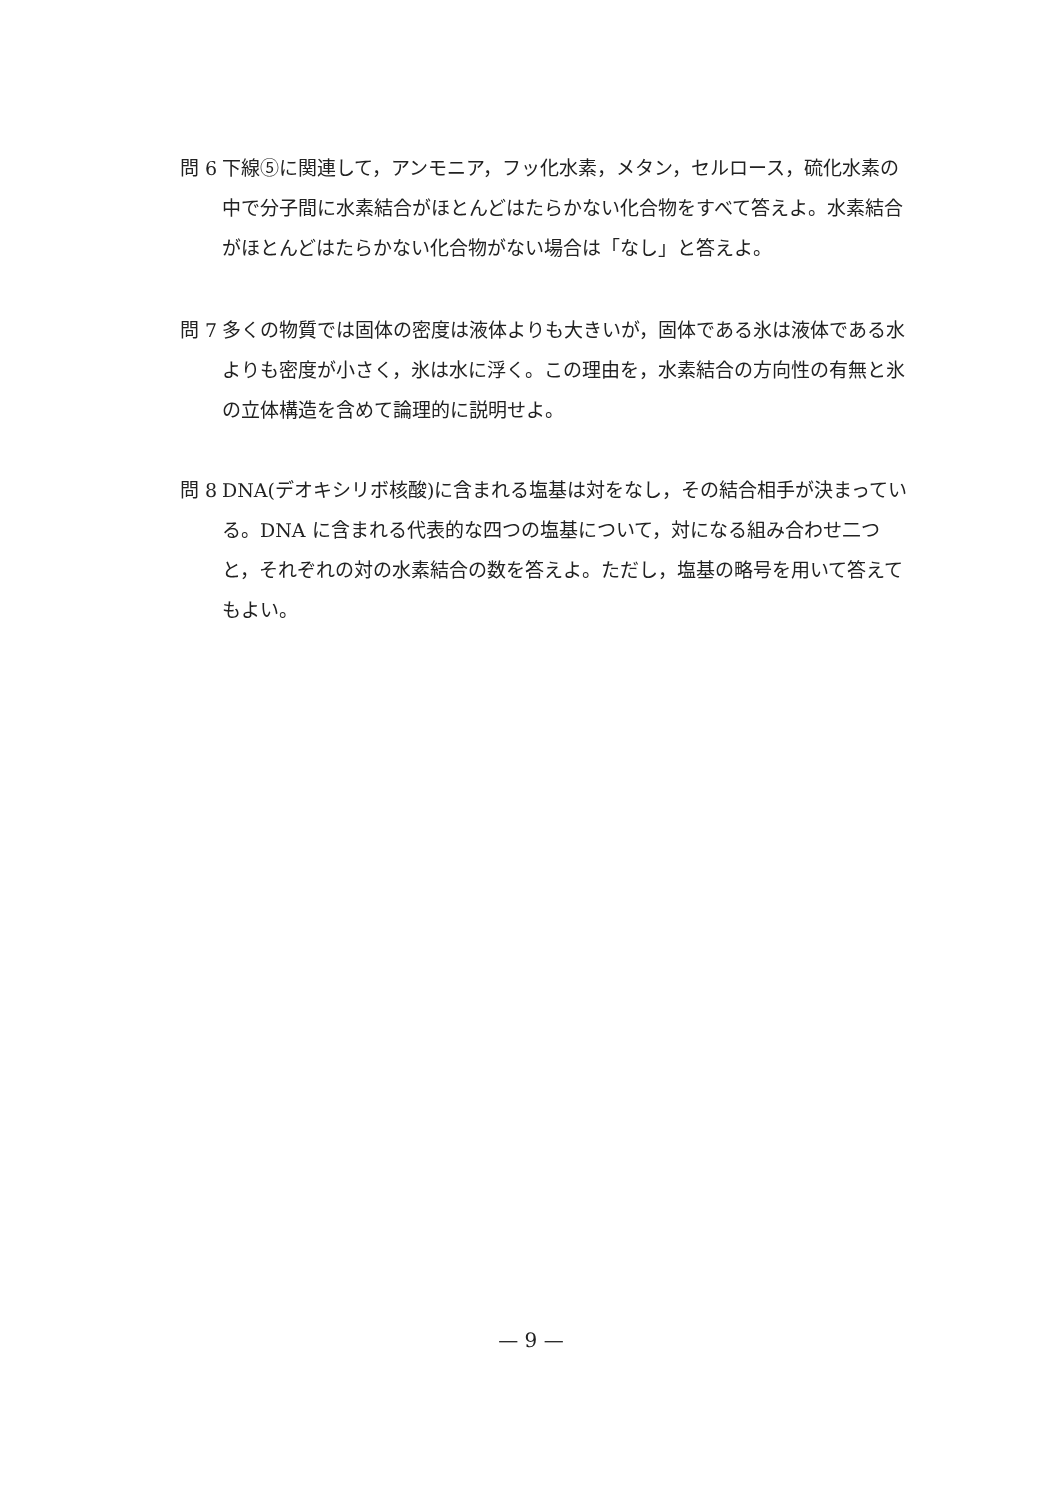問 6 下線⑤に関連して，アンモニア，フッ化水素，メタン，セルロース，硫化水素の中で分子間に水素結合がほとんどはたらかない化合物をすべて答えよ。水素結合がほとんどはたらかない化合物がない場合は「なし」と答えよ。
問 7 多くの物質では固体の密度は液体よりも大きいが，固体である氷は液体である水よりも密度が小さく，氷は水に浮く。この理由を，水素結合の方向性の有無と氷の立体構造を含めて論理的に説明せよ。
問 8 DNA(デオキシリボ核酸)に含まれる塩基は対をなし，その結合相手が決まっている。DNA に含まれる代表的な四つの塩基について，対になる組み合わせ二つと，それぞれの対の水素結合の数を答えよ。ただし，塩基の略号を用いて答えてもよい。
— 9 —